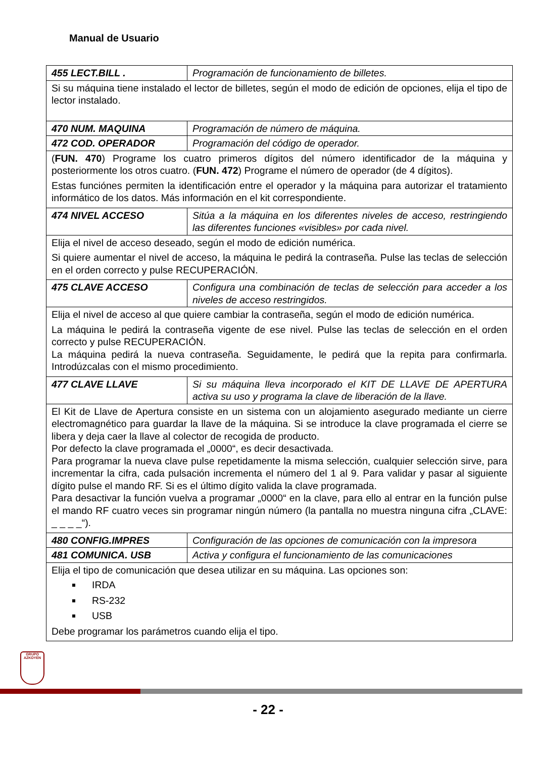Manual de Usuario
| 455 LECT.BILL . | Programación de funcionamiento de billetes. |
| Si su máquina tiene instalado el lector de billetes, según el modo de edición de opciones, elija el tipo de lector instalado. | |
| 470 NUM. MAQUINA | Programación de número de máquina. |
| 472 COD. OPERADOR | Programación del código de operador. |
| ( FUN. 470 ) Programe los cuatro primeros dígitos del número identificador de la máquina y posteriormente los otros cuatro. ( FUN. 472 ) Programe el número de operador (de 4 dígitos). Estas funciónes permiten la identificación entre el operador y la máquina para autorizar el tratamiento informático de los datos. Más información en el kit correspondiente. | |
| 474 NIVEL ACCESO | Sitúa a la máquina en los diferentes niveles de acceso, restringiendo las diferentes funciones «visibles» por cada nivel. |
| Elija el nivel de acceso deseado, según el modo de edición numérica. Si quiere aumentar el nivel de acceso, la máquina le pedirá la contraseña. Pulse las teclas de selección en el orden correcto y pulse RECUPERACIÓN. | |
| 475 CLAVE ACCESO | Configura una combinación de teclas de selección para acceder a los niveles de acceso restringidos. |
| Elija el nivel de acceso al que quiere cambiar la contraseña, según el modo de edición numérica. La máquina le pedirá la contraseña vigente de ese nivel. Pulse las teclas de selección en el orden correcto y pulse RECUPERACIÓN. La máquina pedirá la nueva contraseña. Seguidamente, le pedirá que la repita para confirmarla. Introdúzcalas con el mismo procedimiento. | |
| 477 CLAVE LLAVE | Si su máquina lleva incorporado el KIT DE LLAVE DE APERTURA activa su uso y programa la clave de liberación de la llave. |
| El Kit de Llave de Apertura consiste en un sistema con un alojamiento asegurado mediante un cierre electromagnético para guardar la llave de la máquina. Si se introduce la clave programada el cierre se libera y deja caer la llave al colector de recogida de producto. Por defecto la clave programada el „0000“, es decir desactivada. Para programar la nueva clave pulse repetidamente la misma selección, cualquier selección sirve, para incrementar la cifra, cada pulsación incrementa el número del 1 al 9. Para validar y pasar al siguiente dígito pulse el mando RF. Si es el último dígito valida la clave programada. Para desactivar la función vuelva a programar „0000“ en la clave, para ello al entrar en la función pulse el mando RF cuatro veces sin programar ningún número (la pantalla no muestra ninguna cifra „CLAVE: _ _ _ _“). | |
| 480 CONFIG.IMPRES | Configuración de las opciones de comunicación con la impresora |
| 481 COMUNICA. USB | Activa y configura el funcionamiento de las comunicaciones |
| Elija el tipo de comunicación que desea utilizar en su máquina. Las opciones son: IRDA RS-232 USB Debe programar los parámetros cuando elija el tipo. | |
GRUPO AZKOYEN
- 22 -